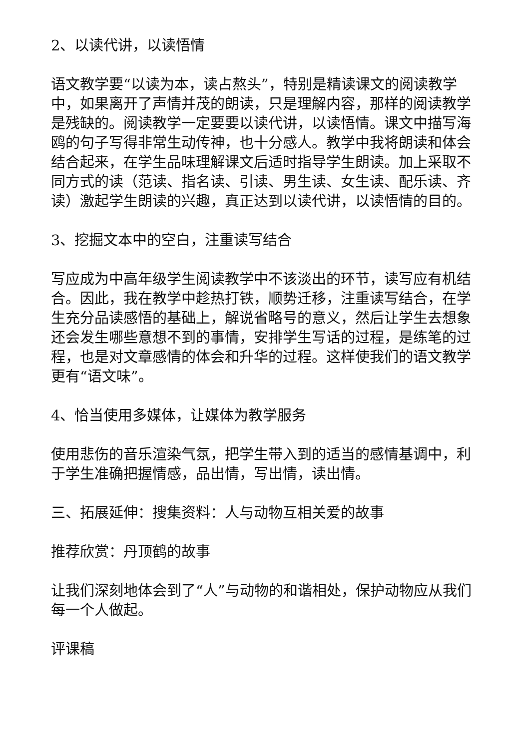2、以读代讲，以读悟情
语文教学要“以读为本，读占熬头”，特别是精读课文的阅读教学中，如果离开了声情并茂的朗读，只是理解内容，那样的阅读教学是残缺的。阅读教学一定要要以读代讲，以读悟情。课文中描写海鸥的句子写得非常生动传神，也十分感人。教学中我将朗读和体会结合起来，在学生品味理解课文后适时指导学生朗读。加上采取不同方式的读（范读、指名读、引读、男生读、女生读、配乐读、齐读）激起学生朗读的兴趣，真正达到以读代讲，以读悟情的目的。
3、挖掘文本中的空白，注重读写结合
写应成为中高年级学生阅读教学中不该淡出的环节，读写应有机结合。因此，我在教学中趁热打铁，顺势迁移，注重读写结合，在学生充分品读感悟的基础上，解说省略号的意义，然后让学生去想象还会发生哪些意想不到的事情，安排学生写话的过程，是练笔的过程，也是对文章感情的体会和升华的过程。这样使我们的语文教学更有“语文味”。
4、恰当使用多媒体，让媒体为教学服务
使用悲伤的音乐渲染气氛，把学生带入到的适当的感情基调中，利于学生准确把握情感，品出情，写出情，读出情。
三、拓展延伸：搜集资料：人与动物互相关爱的故事
推荐欣赏：丹顶鹤的故事
让我们深刻地体会到了“人”与动物的和谐相处，保护动物应从我们每一个人做起。
评课稿